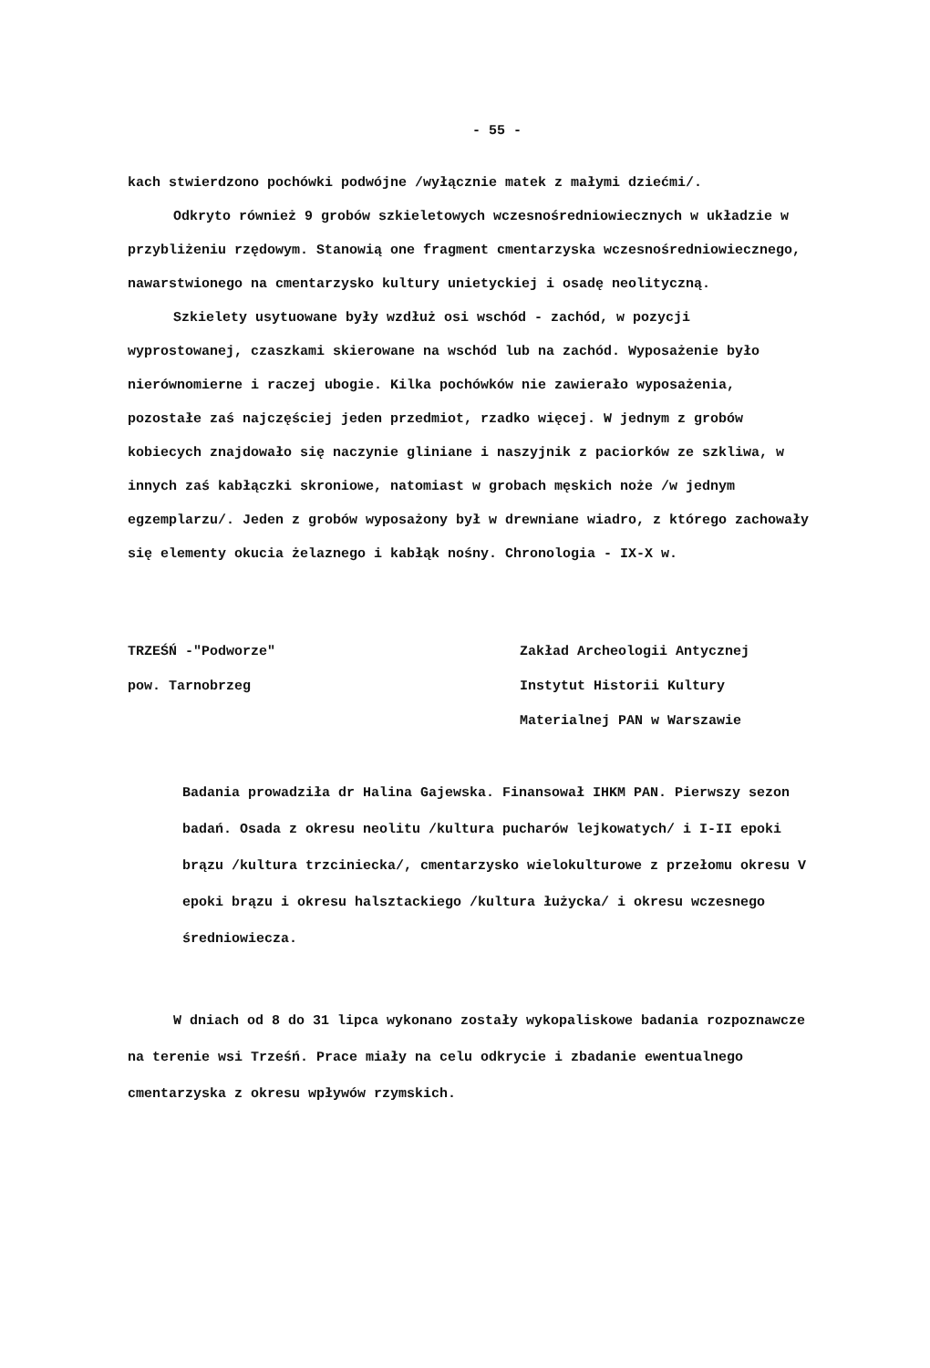- 55 -
kach stwierdzono pochówki podwójne /wyłącznie matek z małymi dziećmi/.
Odkryto również 9 grobów szkieletowych wczesnośredniowiecznych w układzie w przybliżeniu rzędowym. Stanowią one fragment cmentarzyska wczesnośredniowiecznego, nawarstwionego na cmentarzysko kultury unietyckiej i osadę neolityczną.
Szkielety usytuowane były wzdłuż osi wschód - zachód, w pozycji wyprostowanej, czaszkami skierowane na wschód lub na zachód. Wyposażenie było nierównomierne i raczej ubogie. Kilka pochówków nie zawierało wyposażenia, pozostałe zaś najczęściej jeden przedmiot, rzadko więcej. W jednym z grobów kobiecych znajdowało się naczynie gliniane i naszyjnik z paciorków ze szkliwa, w innych zaś kabłączki skroniowe, natomiast w grobach męskich noże /w jednym egzemplarzu/. Jeden z grobów wyposażony był w drewniane wiadro, z którego zachowały się elementy okucia żelaznego i kabłąk nośny. Chronologia - IX-X w.
TRZEŚŃ -"Podworze"
pow. Tarnobrzeg
Zakład Archeologii Antycznej Instytut Historii Kultury Materialnej PAN w Warszawie
Badania prowadziła dr Halina Gajewska. Finansował IHKM PAN. Pierwszy sezon badań. Osada z okresu neolitu /kultura pucharów lejkowatych/ i I-II epoki brązu /kultura trzciniecka/, cmentarzysko wielokulturowe z przełomu okresu V epoki brązu i okresu halsztackiego /kultura łużycka/ i okresu wczesnego średniowiecza.
W dniach od 8 do 31 lipca wykonano zostały wykopaliskowe badania rozpoznawcze na terenie wsi Trześń. Prace miały na celu odkrycie i zbadanie ewentualnego cmentarzyska z okresu wpływów rzymskich.